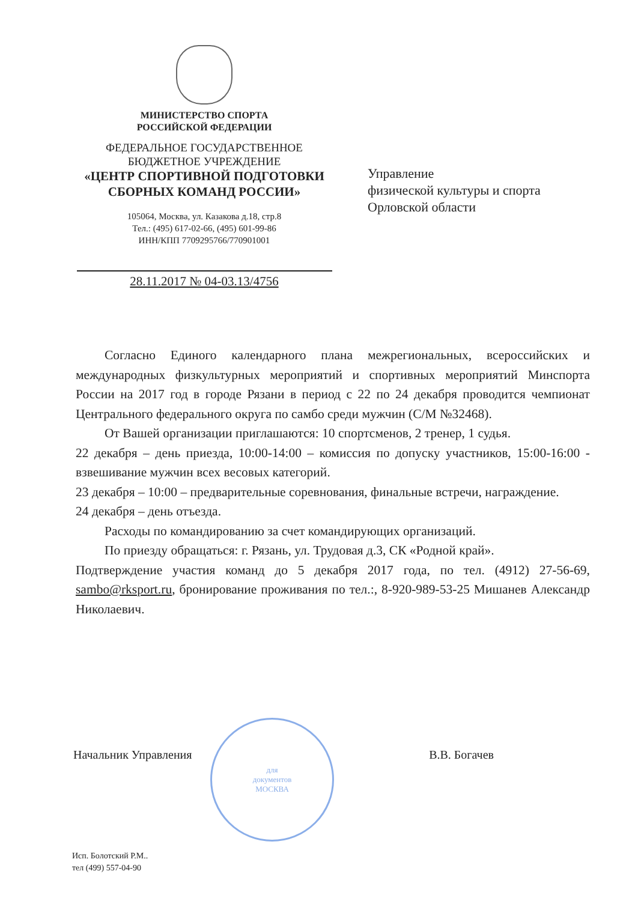МИНИСТЕРСТВО СПОРТА
РОССИЙСКОЙ ФЕДЕРАЦИИ
ФЕДЕРАЛЬНОЕ ГОСУДАРСТВЕННОЕ
БЮДЖЕТНОЕ УЧРЕЖДЕНИЕ
«ЦЕНТР СПОРТИВНОЙ ПОДГОТОВКИ
СБОРНЫХ КОМАНД РОССИИ»
105064, Москва, ул. Казакова д.18, стр.8
Тел.: (495) 617-02-66, (495) 601-99-86
ИНН/КПП 7709295766/770901001
28.11.2017 № 04-03.13/4756
Управление
физической культуры и спорта
Орловской области
Согласно Единого календарного плана межрегиональных, всероссийских и международных физкультурных мероприятий и спортивных мероприятий Минспорта России на 2017 год в городе Рязани в период с 22 по 24 декабря проводится чемпионат Центрального федерального округа по самбо среди мужчин (С/М №32468).
От Вашей организации приглашаются: 10 спортсменов, 2 тренер, 1 судья.
22 декабря – день приезда, 10:00-14:00 – комиссия по допуску участников, 15:00-16:00 - взвешивание мужчин всех весовых категорий.
23 декабря – 10:00 – предварительные соревнования, финальные встречи, награждение.
24 декабря – день отъезда.
Расходы по командированию за счет командирующих организаций.
По приезду обращаться: г. Рязань, ул. Трудовая д.3, СК «Родной край».
Подтверждение участия команд до 5 декабря 2017 года, по тел. (4912) 27-56-69, sambo@rksport.ru, бронирование проживания по тел.:, 8-920-989-53-25 Мишанев Александр Николаевич.
для
документов
МОСКВА
Начальник Управления В.В. Богачев
Исп. Болотский Р.М..
тел (499) 557-04-90